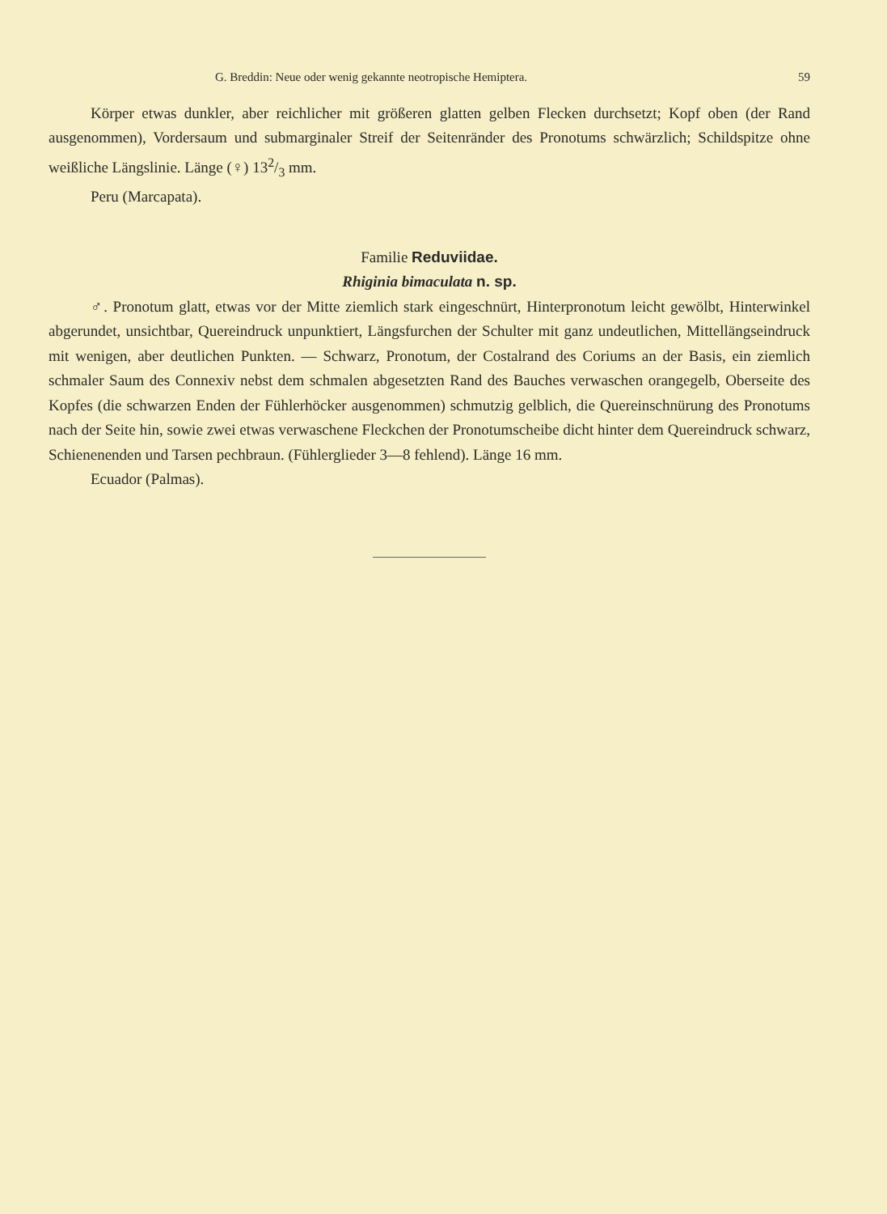G. Breddin: Neue oder wenig gekannte neotropische Hemiptera. 59
Körper etwas dunkler, aber reichlicher mit größeren glatten gelben Flecken durchsetzt; Kopf oben (der Rand ausgenommen), Vordersaum und submarginaler Streif der Seitenränder des Pronotums schwärzlich; Schildspitze ohne weißliche Längslinie. Länge (♀) 132/3 mm.
Peru (Marcapata).
Familie Reduviidae.
Rhiginia bimaculata n. sp.
♂. Pronotum glatt, etwas vor der Mitte ziemlich stark eingeschnürt, Hinterpronotum leicht gewölbt, Hinterwinkel abgerundet, unsichtbar, Quereindruck unpunktiert, Längsfurchen der Schulter mit ganz undeutlichen, Mittellängseindruck mit wenigen, aber deutlichen Punkten. — Schwarz, Pronotum, der Costalrand des Coriums an der Basis, ein ziemlich schmaler Saum des Connexiv nebst dem schmalen abgesetzten Rand des Bauches verwaschen orangegelb, Oberseite des Kopfes (die schwarzen Enden der Fühlerhöcker ausgenommen) schmutzig gelblich, die Quereinschnürung des Pronotums nach der Seite hin, sowie zwei etwas verwaschene Fleckchen der Pronotumscheibe dicht hinter dem Quereindruck schwarz, Schienenenden und Tarsen pechbraun. (Fühlerglieder 3—8 fehlend). Länge 16 mm.
Ecuador (Palmas).